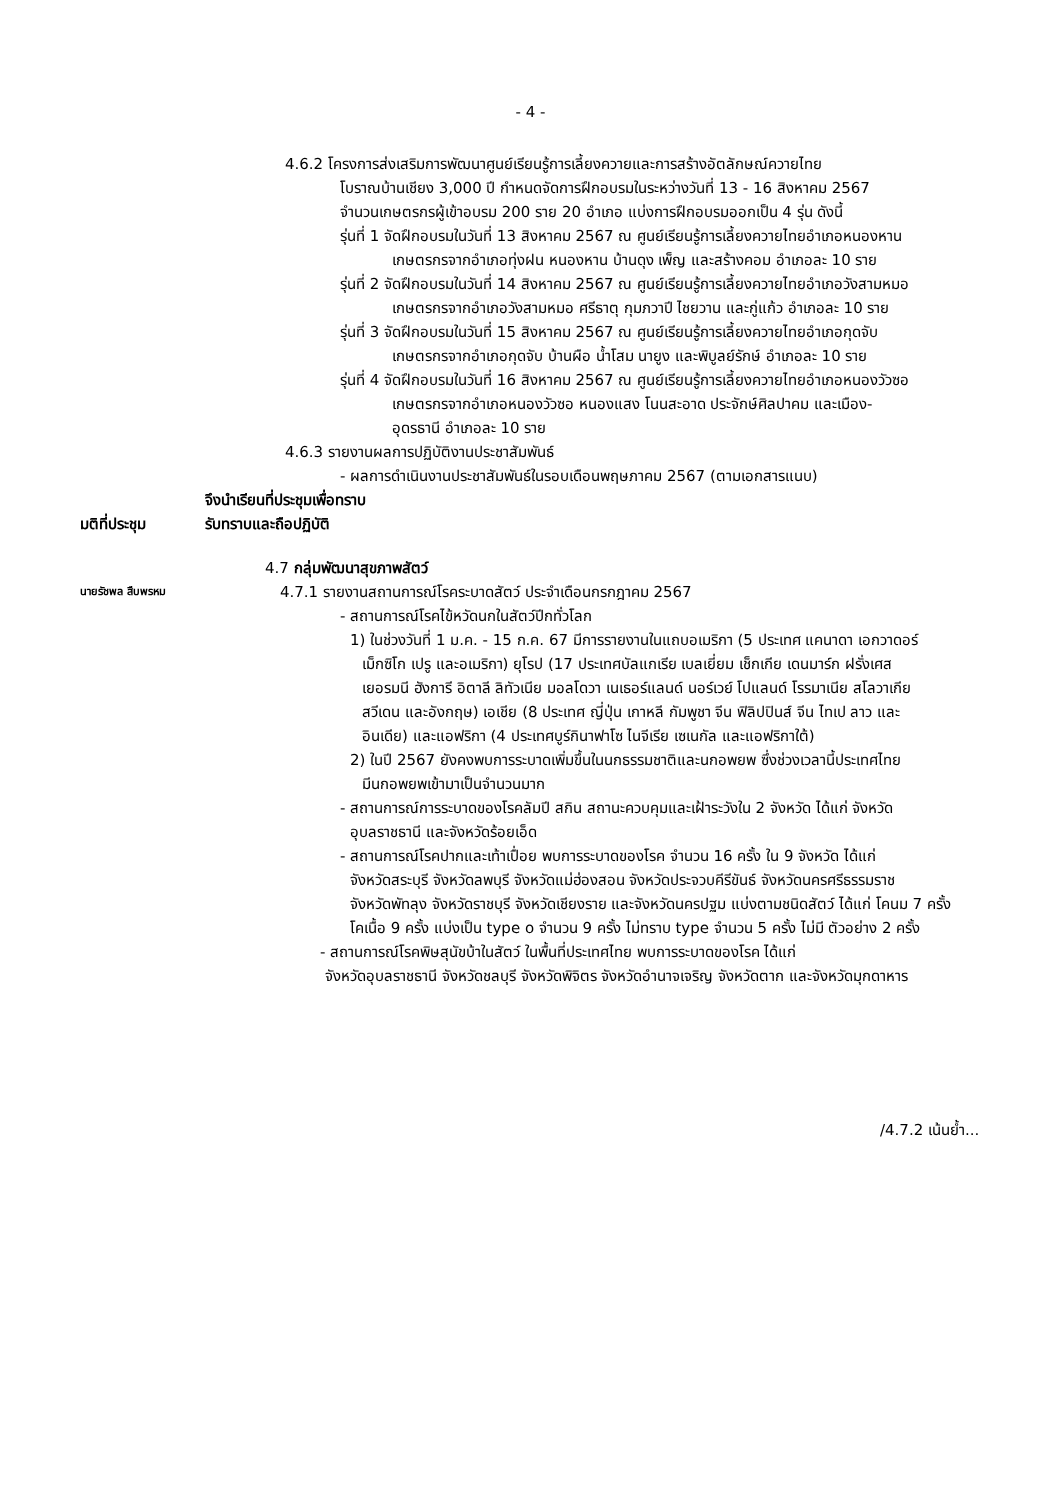- 4 -
4.6.2 โครงการส่งเสริมการพัฒนาศูนย์เรียนรู้การเลี้ยงควายและการสร้างอัตลักษณ์ควายไทย
โบราณบ้านเชียง 3,000 ปี กำหนดจัดการฝึกอบรมในระหว่างวันที่ 13 - 16 สิงหาคม 2567
จำนวนเกษตรกรผู้เข้าอบรม 200 ราย 20 อำเภอ แบ่งการฝึกอบรมออกเป็น 4 รุ่น ดังนี้
รุ่นที่ 1 จัดฝึกอบรมในวันที่ 13 สิงหาคม 2567 ณ ศูนย์เรียนรู้การเลี้ยงควายไทยอำเภอหนองหาน
เกษตรกรจากอำเภอทุ่งฝน หนองหาน บ้านดุง เพ็ญ และสร้างคอม อำเภอละ 10 ราย
รุ่นที่ 2 จัดฝึกอบรมในวันที่ 14 สิงหาคม 2567 ณ ศูนย์เรียนรู้การเลี้ยงควายไทยอำเภอวังสามหมอ
เกษตรกรจากอำเภอวังสามหมอ ศรีธาตุ กุมภวาปี ไชยวาน และกู่แก้ว อำเภอละ 10 ราย
รุ่นที่ 3 จัดฝึกอบรมในวันที่ 15 สิงหาคม 2567 ณ ศูนย์เรียนรู้การเลี้ยงควายไทยอำเภอกุดจับ
เกษตรกรจากอำเภอกุดจับ บ้านผือ น้ำโสม นายูง และพิบูลย์รักษ์ อำเภอละ 10 ราย
รุ่นที่ 4 จัดฝึกอบรมในวันที่ 16 สิงหาคม 2567 ณ ศูนย์เรียนรู้การเลี้ยงควายไทยอำเภอหนองวัวซอ
เกษตรกรจากอำเภอหนองวัวซอ หนองแสง โนนสะอาด ประจักษ์ศิลปาคม และเมือง-
อุดรธานี อำเภอละ 10 ราย
4.6.3 รายงานผลการปฏิบัติงานประชาสัมพันธ์
- ผลการดำเนินงานประชาสัมพันธ์ในรอบเดือนพฤษภาคม 2567 (ตามเอกสารแนบ)
จึงนำเรียนที่ประชุมเพื่อทราบ
มติที่ประชุม รับทราบและถือปฏิบัติ
4.7 กลุ่มพัฒนาสุขภาพสัตว์
นายรัชพล สืบพรหม 4.7.1 รายงานสถานการณ์โรคระบาดสัตว์ ประจำเดือนกรกฎาคม 2567
- สถานการณ์โรคไข้หวัดนกในสัตว์ปีกทั่วโลก
1) ในช่วงวันที่ 1 ม.ค. - 15 ก.ค. 67 มีการรายงานในแถบอเมริกา (5 ประเทศ แคนาดา เอกวาดอร์
เม็กซิโก เปรู และอเมริกา) ยุโรป (17 ประเทศบัลแกเรีย เบลเยี่ยม เช็กเกีย เดนมาร์ก ฝรั่งเศส
เยอรมนี ฮังการี อิตาลี ลิทัวเนีย มอลโดวา เนเธอร์แลนด์ นอร์เวย์ โปแลนด์ โรรมาเนีย สโลวาเกีย
สวีเดน และอังกฤษ) เอเชีย (8 ประเทศ ญี่ปุ่น เกาหลี กัมพูชา จีน ฟิลิปปินส์ จีน ไทเป ลาว และ
อินเดีย) และแอฟริกา (4 ประเทศบูร์กินาฟาโซ ไนจีเรีย เซเนกัล และแอฟริกาใต้)
2) ในปี 2567 ยังคงพบการระบาดเพิ่มขึ้นในนกธรรมชาติและนกอพยพ ซึ่งช่วงเวลานี้ประเทศไทย
มีนกอพยพเข้ามาเป็นจำนวนมาก
- สถานการณ์การระบาดของโรคลัมปี สกิน สถานะควบคุมและเฝ้าระวังใน 2 จังหวัด ได้แก่ จังหวัด
อุบลราชธานี และจังหวัดร้อยเอ็ด
- สถานการณ์โรคปากและเท้าเปื่อย พบการระบาดของโรค จำนวน 16 ครั้ง ใน 9 จังหวัด ได้แก่
จังหวัดสระบุรี จังหวัดลพบุรี จังหวัดแม่ฮ่องสอน จังหวัดประจวบคีรีขันธ์ จังหวัดนครศรีธรรมราช
จังหวัดพัทลุง จังหวัดราชบุรี จังหวัดเชียงราย และจังหวัดนครปฐม แบ่งตามชนิดสัตว์ ได้แก่ โคนม 7 ครั้ง
โคเนื้อ 9 ครั้ง แบ่งเป็น type o จำนวน 9 ครั้ง ไม่ทราบ type จำนวน 5 ครั้ง ไม่มี ตัวอย่าง 2 ครั้ง
- สถานการณ์โรคพิษสุนัขบ้าในสัตว์ ในพื้นที่ประเทศไทย พบการระบาดของโรค ได้แก่
จังหวัดอุบลราชธานี จังหวัดชลบุรี จังหวัดพิจิตร จังหวัดอำนาจเจริญ จังหวัดตาก และจังหวัดมุกดาหาร
/4.7.2 เน้นย้ำ...